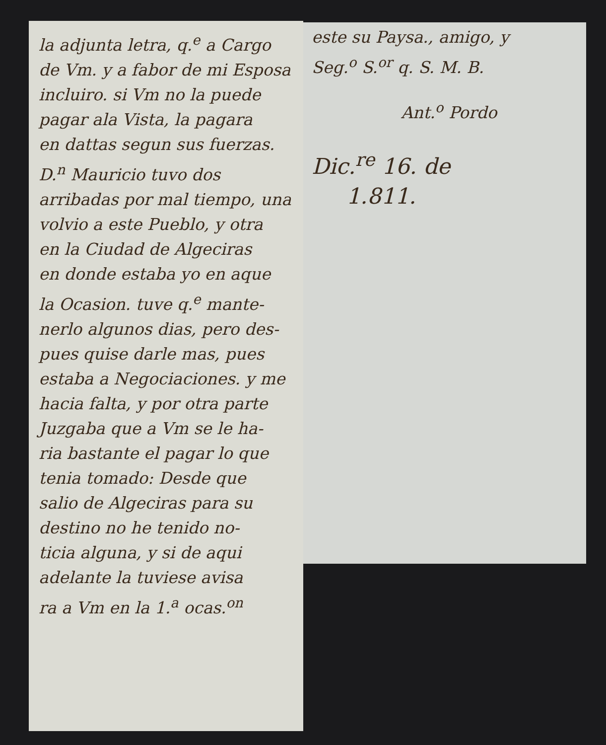la adjunta letra, q.<sup>e</sup> a Cargo
de Vm. y a fabor de mi Esposa
incluiro. si Vm no la puede
pagar ala Vista, la pagara
en dattas segun sus fuerzas.
D.<sup>n</sup> Mauricio tuvo dos
arribadas por mal tiempo, una
volvio a este Pueblo, y otra
en la Ciudad de Algeciras
en donde estaba yo en aque
la Ocasion. tuve q.<sup>e</sup> mante-
nerlo algunos dias, pero des-
pues quise darle mas, pues
estaba a Negociaciones. y me
hacia falta, y por otra parte
Juzgaba que a Vm se le ha-
ria bastante el pagar lo que
tenia tomado: Desde que
salio de Algeciras para su
destino no he tenido no-
ticia alguna, y si de aqui
adelante la tuviese avisa
ra a Vm en la 1.<sup>a</sup> ocas.<sup>on</sup>
este su Paysa., amigo, y
Seg.<sup>o</sup> S.<sup>or</sup> q. S. M. B.
Ant.<sup>o</sup> Pordo
Dic.<sup>re</sup> 16. de
1.811.